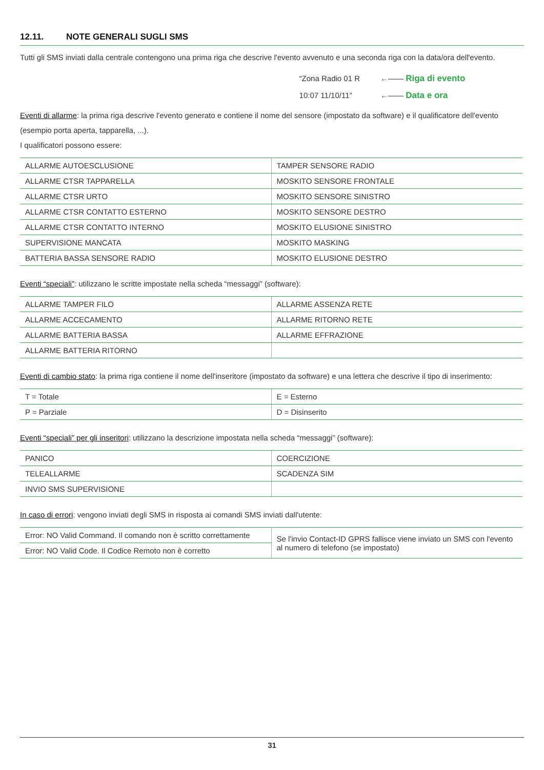12.11. NOTE GENERALI SUGLI SMS
Tutti gli SMS inviati dalla centrale contengono una prima riga che descrive l'evento avvenuto e una seconda riga con la data/ora dell'evento.
“Zona Radio 01 R
10:07 11/10/11”
←—— Riga di evento
←—— Data e ora
Eventi di allarme: la prima riga descrive l'evento generato e contiene il nome del sensore (impostato da software) e il qualificatore dell'evento (esempio porta aperta, tapparella, ...).
I qualificatori possono essere:
| ALLARME AUTOESCLUSIONE | TAMPER SENSORE RADIO |
| ALLARME CTSR TAPPARELLA | MOSKITO SENSORE FRONTALE |
| ALLARME CTSR URTO | MOSKITO SENSORE SINISTRO |
| ALLARME CTSR CONTATTO ESTERNO | MOSKITO SENSORE DESTRO |
| ALLARME CTSR CONTATTO INTERNO | MOSKITO ELUSIONE SINISTRO |
| SUPERVISIONE MANCATA | MOSKITO MASKING |
| BATTERIA BASSA SENSORE RADIO | MOSKITO ELUSIONE DESTRO |
Eventi “speciali”: utilizzano le scritte impostate nella scheda “messaggi” (software):
| ALLARME TAMPER FILO | ALLARME ASSENZA RETE |
| ALLARME ACCECAMENTO | ALLARME RITORNO RETE |
| ALLARME BATTERIA BASSA | ALLARME EFFRAZIONE |
| ALLARME BATTERIA RITORNO | |
Eventi di cambio stato: la prima riga contiene il nome dell'inseritore (impostato da software) e una lettera che descrive il tipo di inserimento:
| T = Totale | E = Esterno |
| P = Parziale | D = Disinserito |
Eventi “speciali” per gli inseritori: utilizzano la descrizione impostata nella scheda “messaggi” (software):
| PANICO | COERCIZIONE |
| TELEALLARME | SCADENZA SIM |
| INVIO SMS SUPERVISIONE | |
In caso di errori: vengono inviati degli SMS in risposta ai comandi SMS inviati dall'utente:
| Error: NO Valid Command. Il comando non è scritto correttamente | Se l'invio Contact-ID GPRS fallisce viene inviato un SMS con l'evento al numero di telefono (se impostato) |
| Error: NO Valid Code. Il Codice Remoto non è corretto | |
31